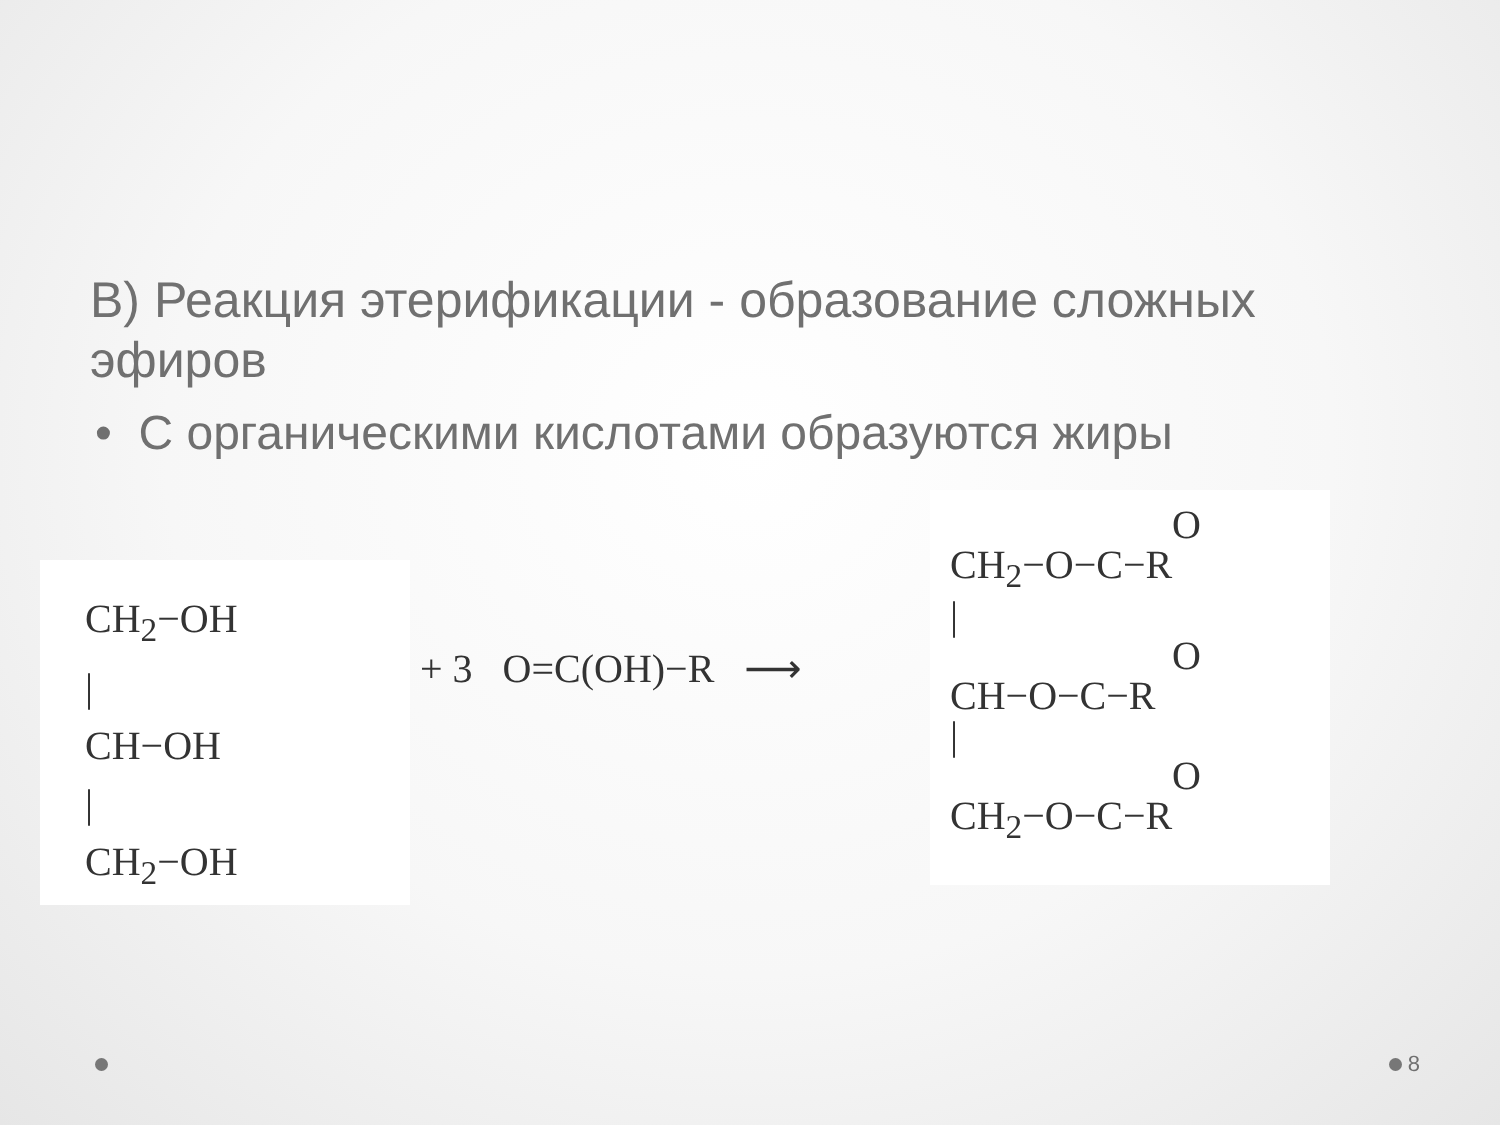В) Реакция этерификации - образование сложных эфиров
• С органическими кислотами образуются жиры
CH<sub>2</sub>−OH
|
CH−OH
|
CH<sub>2</sub>−OH
+ 3 O=C(OH)−R ⟶
O
CH<sub>2</sub>−O−C−R
|
O
CH−O−C−R
|
O
CH<sub>2</sub>−O−C−R
8